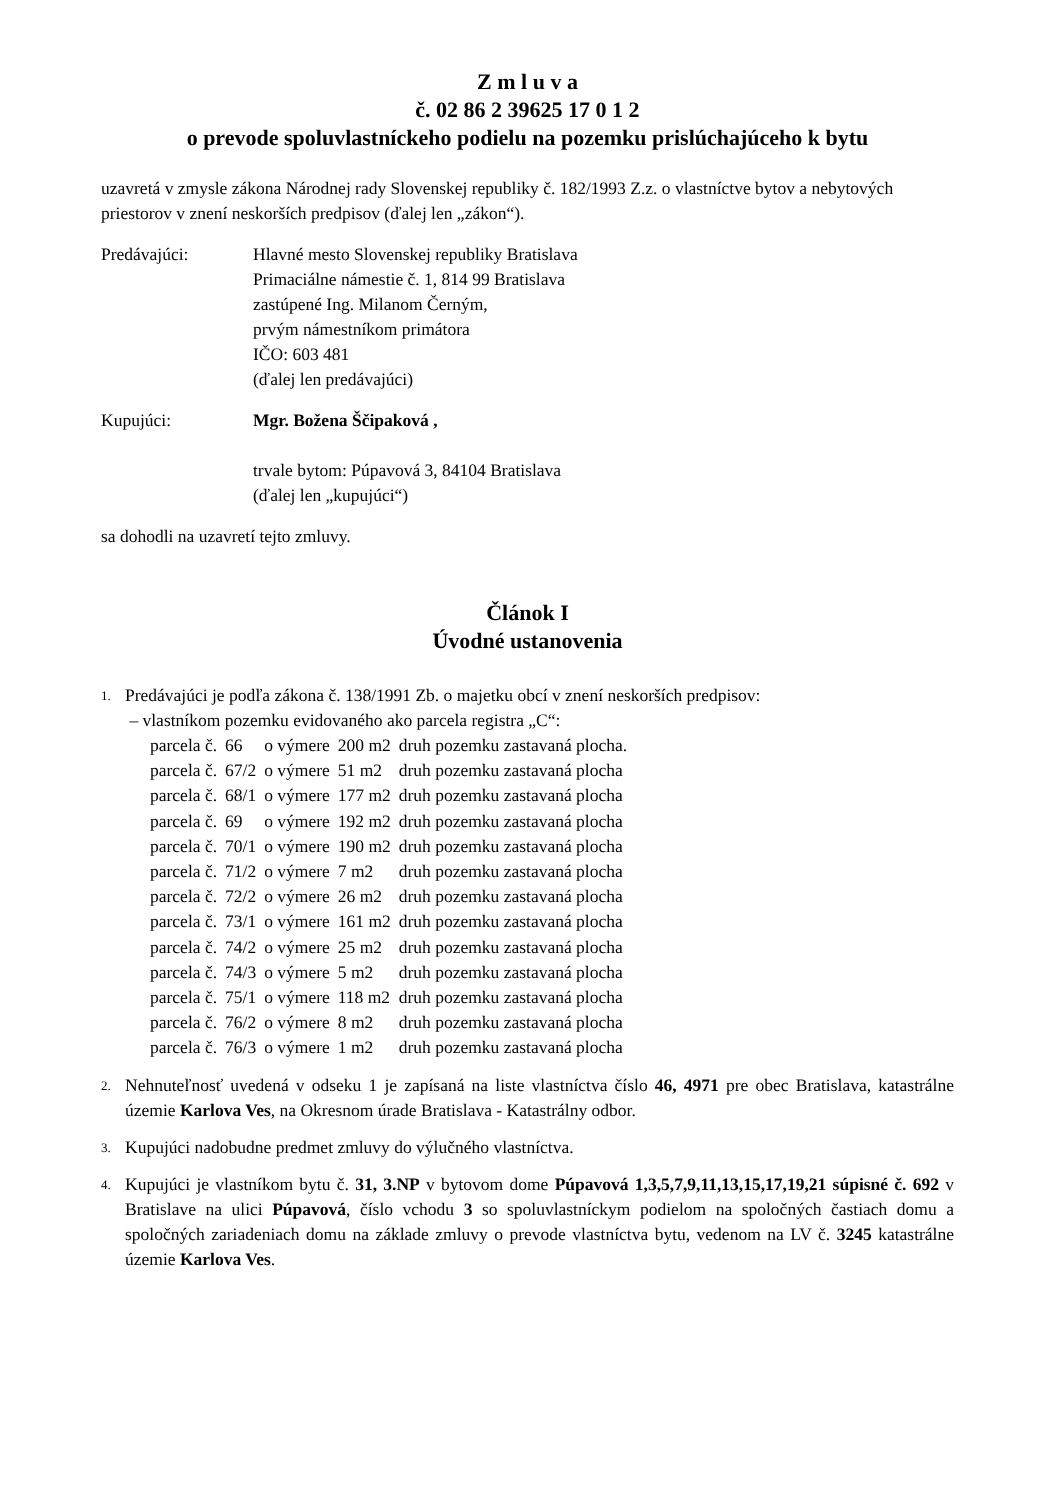Z m l u v a
č. 02 86 2 39625 17 0 1 2
o prevode spoluvlastníckeho podielu na pozemku prislúchajúceho k bytu
uzavretá v zmysle zákona Národnej rady Slovenskej republiky č. 182/1993 Z.z. o vlastníctve bytov a nebytových priestorov v znení neskorších predpisov (ďalej len „zákon“).
Predávajúci: Hlavné mesto Slovenskej republiky Bratislava
Primaciálne námestie č. 1, 814 99 Bratislava
zastúpené Ing. Milanom Černým,
prvým námestníkom primátora
IČO: 603 481
(ďalej len predávajúci)
Kupujúci: Mgr. Božena Ščipaková ,
trvale bytom: Púpavová 3, 84104 Bratislava
(ďalej len „kupujúci“)
sa dohodli na uzavretí tejto zmluvy.
Článok I
Úvodné ustanovenia
1.
Predávajúci je podľa zákona č. 138/1991 Zb. o majetku obcí v znení neskorších predpisov:
– vlastníkom pozemku evidovaného ako parcela registra „C“:
| parcela č. | 66 | o výmere | 200 m2 | druh pozemku zastavaná plocha. |
| parcela č. | 67/2 | o výmere | 51 m2 | druh pozemku zastavaná plocha |
| parcela č. | 68/1 | o výmere | 177 m2 | druh pozemku zastavaná plocha |
| parcela č. | 69 | o výmere | 192 m2 | druh pozemku zastavaná plocha |
| parcela č. | 70/1 | o výmere | 190 m2 | druh pozemku zastavaná plocha |
| parcela č. | 71/2 | o výmere | 7 m2 | druh pozemku zastavaná plocha |
| parcela č. | 72/2 | o výmere | 26 m2 | druh pozemku zastavaná plocha |
| parcela č. | 73/1 | o výmere | 161 m2 | druh pozemku zastavaná plocha |
| parcela č. | 74/2 | o výmere | 25 m2 | druh pozemku zastavaná plocha |
| parcela č. | 74/3 | o výmere | 5 m2 | druh pozemku zastavaná plocha |
| parcela č. | 75/1 | o výmere | 118 m2 | druh pozemku zastavaná plocha |
| parcela č. | 76/2 | o výmere | 8 m2 | druh pozemku zastavaná plocha |
| parcela č. | 76/3 | o výmere | 1 m2 | druh pozemku zastavaná plocha |
2.
Nehnuteľnosť uvedená v odseku 1 je zapísaná na liste vlastníctva číslo 46, 4971 pre obec Bratislava, katastrálne územie Karlova Ves, na Okresnom úrade Bratislava - Katastrálny odbor.
3.
Kupujúci nadobudne predmet zmluvy do výlučného vlastníctva.
4.
Kupujúci je vlastníkom bytu č. 31, 3.NP v bytovom dome Púpavová 1,3,5,7,9,11,13,15,17,19,21 súpisné č. 692 v Bratislave na ulici Púpavová, číslo vchodu 3 so spoluvlastníckym podielom na spoločných častiach domu a spoločných zariadeniach domu na základe zmluvy o prevode vlastníctva bytu, vedenom na LV č. 3245 katastrálne územie Karlova Ves.